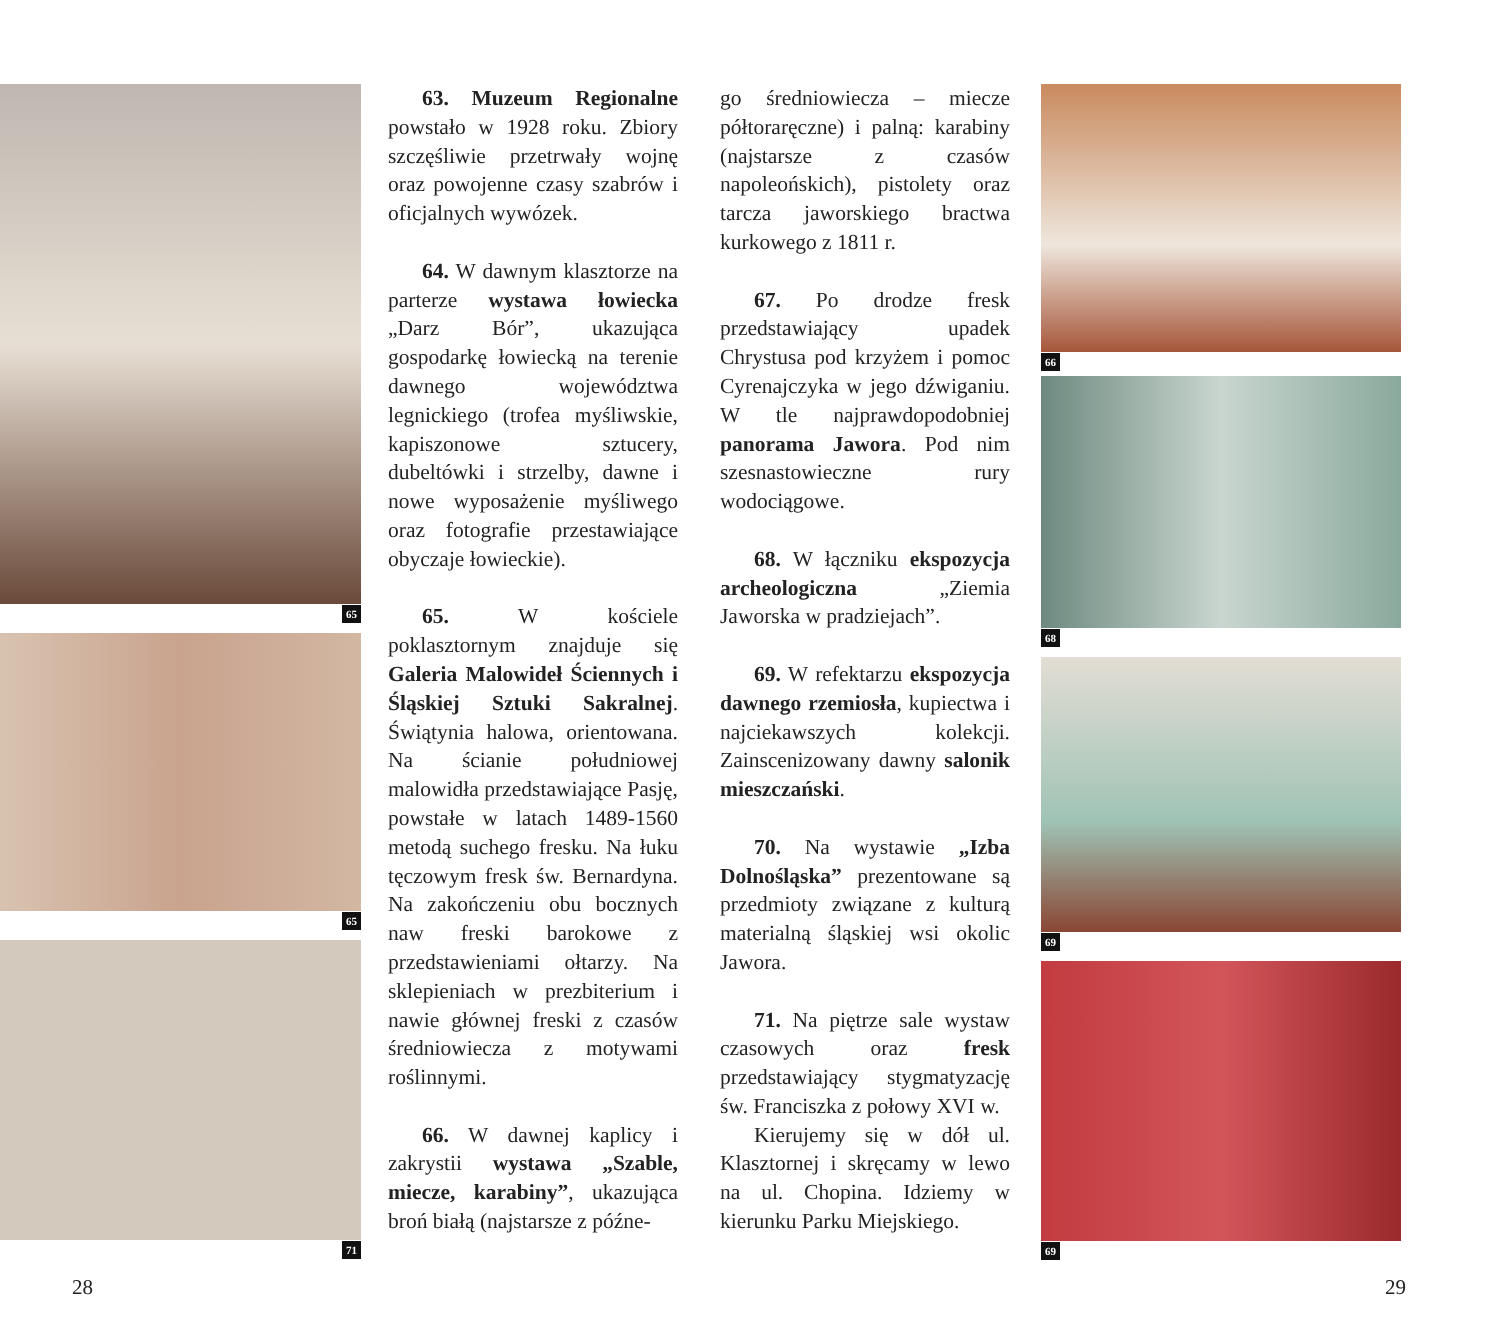65
65
71
63. Muzeum Regionalne powstało w 1928 roku. Zbiory szczęśliwie przetrwały wojnę oraz powojenne czasy szabrów i oficjalnych wywózek.
64. W dawnym klasztorze na parterze wystawa łowiecka „Darz Bór”, ukazująca gospodarkę łowiecką na terenie dawnego województwa legnickiego (trofea myśliwskie, kapiszonowe sztucery, dubeltówki i strzelby, dawne i nowe wyposażenie myśliwego oraz fotografie przestawiające obyczaje łowieckie).
65. W kościele poklasztornym znajduje się Galeria Malowideł Ściennych i Śląskiej Sztuki Sakralnej. Świątynia halowa, orientowana. Na ścianie południowej malowidła przedstawiające Pasję, powstałe w latach 1489-1560 metodą suchego fresku. Na łuku tęczowym fresk św. Bernardyna. Na zakończeniu obu bocznych naw freski barokowe z przedstawieniami ołtarzy. Na sklepieniach w prezbiterium i nawie głównej freski z czasów średniowiecza z motywami roślinnymi.
66. W dawnej kaplicy i zakrystii wystawa „Szable, miecze, karabiny”, ukazująca broń białą (najstarsze z późne-
go średniowiecza – miecze półtoraręczne) i palną: karabiny (najstarsze z czasów napoleońskich), pistolety oraz tarcza jaworskiego bractwa kurkowego z 1811 r.
67. Po drodze fresk przedstawiający upadek Chrystusa pod krzyżem i pomoc Cyrenajczyka w jego dźwiganiu. W tle najprawdopodobniej panorama Jawora. Pod nim szesnastowieczne rury wodociągowe.
68. W łączniku ekspozycja archeologiczna „Ziemia Jaworska w pradziejach”.
69. W refektarzu ekspozycja dawnego rzemiosła, kupiectwa i najciekawszych kolekcji. Zainscenizowany dawny salonik mieszczański.
70. Na wystawie „Izba Dolnośląska” prezentowane są przedmioty związane z kulturą materialną śląskiej wsi okolic Jawora.
71. Na piętrze sale wystaw czasowych oraz fresk przedstawiający stygmatyzację św. Franciszka z połowy XVI w.
Kierujemy się w dół ul. Klasztornej i skręcamy w lewo na ul. Chopina. Idziemy w kierunku Parku Miejskiego.
66
68
69
69
28 29